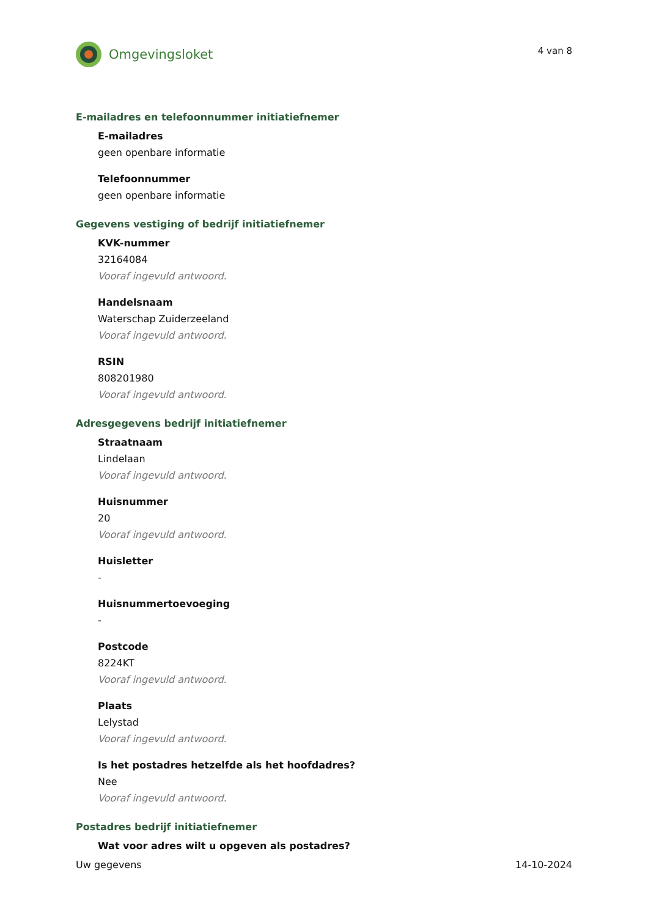Omgevingsloket
4 van 8
E-mailadres en telefoonnummer initiatiefnemer
E-mailadres
geen openbare informatie
Telefoonnummer
geen openbare informatie
Gegevens vestiging of bedrijf initiatiefnemer
KVK-nummer
32164084
Vooraf ingevuld antwoord.
Handelsnaam
Waterschap Zuiderzeeland
Vooraf ingevuld antwoord.
RSIN
808201980
Vooraf ingevuld antwoord.
Adresgegevens bedrijf initiatiefnemer
Straatnaam
Lindelaan
Vooraf ingevuld antwoord.
Huisnummer
20
Vooraf ingevuld antwoord.
Huisletter
-
Huisnummertoevoeging
-
Postcode
8224KT
Vooraf ingevuld antwoord.
Plaats
Lelystad
Vooraf ingevuld antwoord.
Is het postadres hetzelfde als het hoofdadres?
Nee
Vooraf ingevuld antwoord.
Postadres bedrijf initiatiefnemer
Wat voor adres wilt u opgeven als postadres?
Uw gegevens 14-10-2024